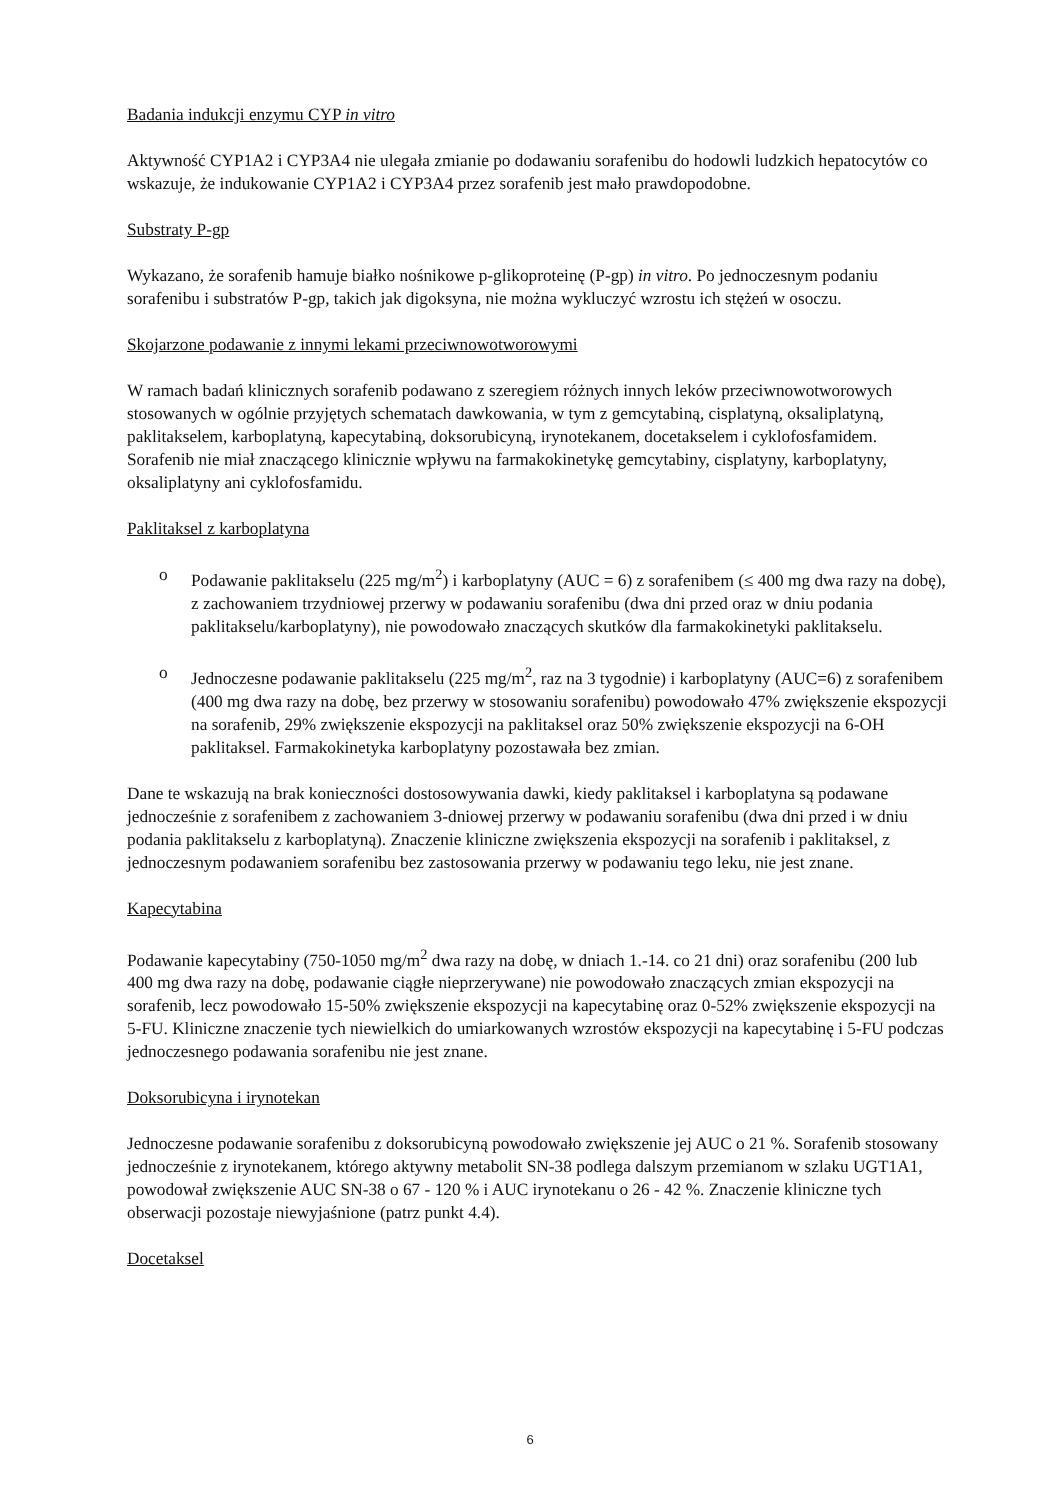Badania indukcji enzymu CYP in vitro
Aktywność CYP1A2 i CYP3A4 nie ulegała zmianie po dodawaniu sorafenibu do hodowli ludzkich hepatocytów co wskazuje, że indukowanie CYP1A2 i CYP3A4 przez sorafenib jest mało prawdopodobne.
Substraty P-gp
Wykazano, że sorafenib hamuje białko nośnikowe p-glikoproteinę (P-gp) in vitro. Po jednoczesnym podaniu sorafenibu i substratów P-gp, takich jak digoksyna, nie można wykluczyć wzrostu ich stężeń w osoczu.
Skojarzone podawanie z innymi lekami przeciwnowotworowymi
W ramach badań klinicznych sorafenib podawano z szeregiem różnych innych leków przeciwnowotworowych stosowanych w ogólnie przyjętych schematach dawkowania, w tym z gemcytabiną, cisplatyną, oksaliplatyną, paklitakselem, karboplatyną, kapecytabiną, doksorubicyną, irynotekanem, docetakselem i cyklofosfamidem. Sorafenib nie miał znaczącego klinicznie wpływu na farmakokinetykę gemcytabiny, cisplatyny, karboplatyny, oksaliplatyny ani cyklofosfamidu.
Paklitaksel z karboplatyna
o Podawanie paklitakselu (225 mg/m<sup>2</sup>) i karboplatyny (AUC = 6) z sorafenibem (≤ 400 mg dwa razy na dobę), z zachowaniem trzydniowej przerwy w podawaniu sorafenibu (dwa dni przed oraz w dniu podania paklitakselu/karboplatyny), nie powodowało znaczących skutków dla farmakokinetyki paklitakselu.
o Jednoczesne podawanie paklitakselu (225 mg/m<sup>2</sup>, raz na 3 tygodnie) i karboplatyny (AUC=6) z sorafenibem (400 mg dwa razy na dobę, bez przerwy w stosowaniu sorafenibu) powodowało 47% zwiększenie ekspozycji na sorafenib, 29% zwiększenie ekspozycji na paklitaksel oraz 50% zwiększenie ekspozycji na 6-OH paklitaksel. Farmakokinetyka karboplatyny pozostawała bez zmian.
Dane te wskazują na brak konieczności dostosowywania dawki, kiedy paklitaksel i karboplatyna są podawane jednocześnie z sorafenibem z zachowaniem 3-dniowej przerwy w podawaniu sorafenibu (dwa dni przed i w dniu podania paklitakselu z karboplatyną). Znaczenie kliniczne zwiększenia ekspozycji na sorafenib i paklitaksel, z jednoczesnym podawaniem sorafenibu bez zastosowania przerwy w podawaniu tego leku, nie jest znane.
Kapecytabina
Podawanie kapecytabiny (750-1050 mg/m<sup>2</sup> dwa razy na dobę, w dniach 1.-14. co 21 dni) oraz sorafenibu (200 lub 400 mg dwa razy na dobę, podawanie ciągłe nieprzerywane) nie powodowało znaczących zmian ekspozycji na sorafenib, lecz powodowało 15-50% zwiększenie ekspozycji na kapecytabinę oraz 0-52% zwiększenie ekspozycji na 5-FU. Kliniczne znaczenie tych niewielkich do umiarkowanych wzrostów ekspozycji na kapecytabinę i 5-FU podczas jednoczesnego podawania sorafenibu nie jest znane.
Doksorubicyna i irynotekan
Jednoczesne podawanie sorafenibu z doksorubicyną powodowało zwiększenie jej AUC o 21 %. Sorafenib stosowany jednocześnie z irynotekanem, którego aktywny metabolit SN-38 podlega dalszym przemianom w szlaku UGT1A1, powodował zwiększenie AUC SN-38 o 67 - 120 % i AUC irynotekanu o 26 - 42 %. Znaczenie kliniczne tych obserwacji pozostaje niewyjaśnione (patrz punkt 4.4).
Docetaksel
6